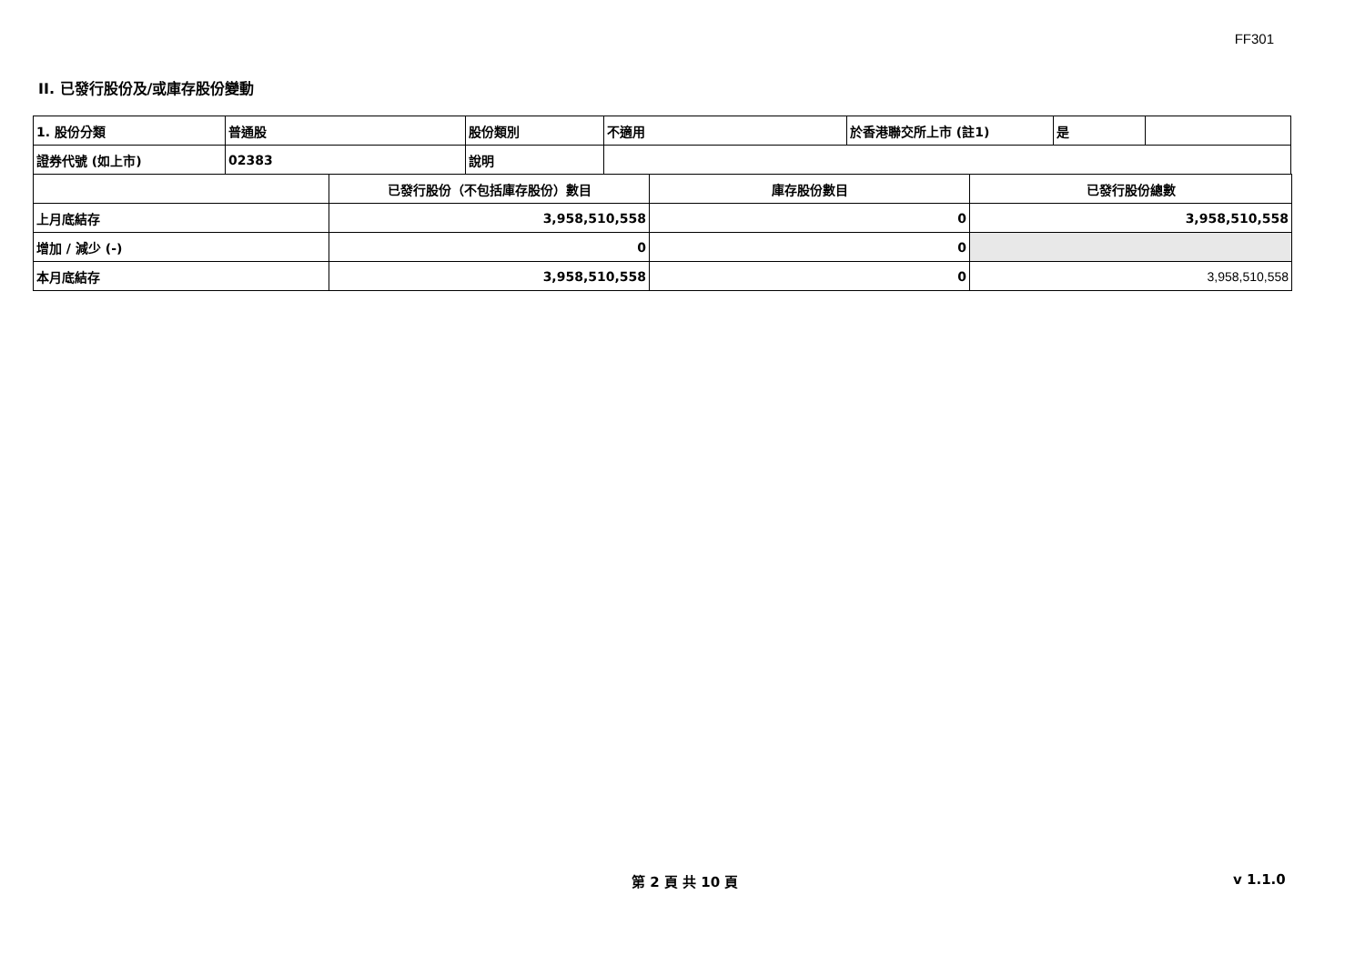FF301
II. 已發行股份及/或庫存股份變動
| 1. 股份分類 | 普通股 | 股份類別 | 不適用 | 於香港聯交所上市 (註1) | 是 | |
| 證券代號 (如上市) | 02383 | 說明 | | | | |
| | 已發行股份（不包括庫存股份）數目 | 庫存股份數目 | 已發行股份總數 |
| 上月底結存 | 3,958,510,558 | 0 | 3,958,510,558 |
| 增加 / 減少 (-) | 0 | 0 | |
| 本月底結存 | 3,958,510,558 | 0 | 3,958,510,558 |
第 2 頁 共 10 頁 v 1.1.0